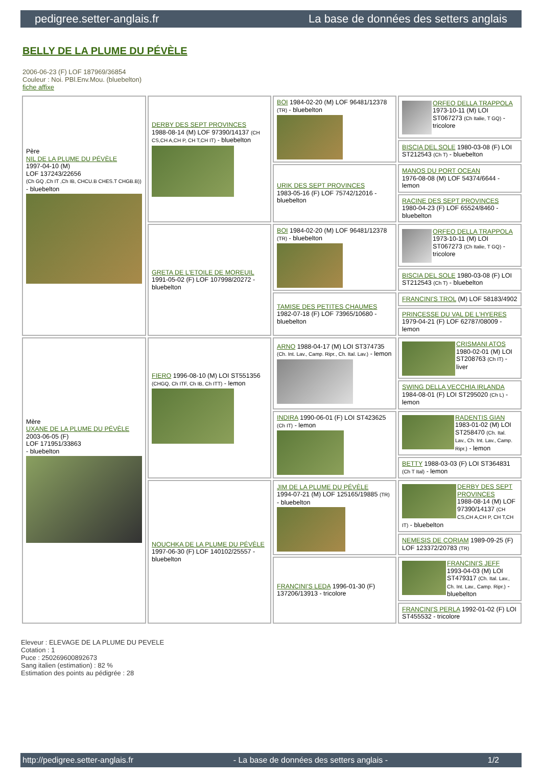pedigree.setter-anglais.fr La base de données des setters anglais
BELLY DE LA PLUME DU PÉVÈLE
2006-06-23 (F) LOF 187969/36854
Couleur : Noi. PBl.Env.Mou. (bluebelton)
fiche affixe
| Père NIL DE LA PLUME DU PÉVÈLE 1997-04-10 (M) LOF 137243/22656 (Ch GQ ,Ch IT ,Ch IB, CHCU.B CHES.T CHGB.B)) - bluebelton | DERBY DES SEPT PROVINCES 1988-08-14 (M) LOF 97390/14137 (CH CS,CH A,CH P, CH T,CH IT) - bluebelton | BOI 1984-02-20 (M) LOF 96481/12378 (TR) - bluebelton | ORFEO DELLA TRAPPOLA 1973-10-11 (M) LOI ST067273 (Ch Italie, T GQ) - tricolore |
| | | | BISCIA DEL SOLE 1980-03-08 (F) LOI ST212543 (Ch T) - bluebelton |
| | | URIK DES SEPT PROVINCES 1983-05-16 (F) LOF 75742/12016 - bluebelton | MANOS DU PORT OCEAN 1976-08-08 (M) LOF 54374/6644 - lemon |
| | | | RACINE DES SEPT PROVINCES 1980-04-23 (F) LOF 65524/8460 - bluebelton |
| | GRETA DE L'ETOILE DE MOREUIL 1991-05-02 (F) LOF 107998/20272 - bluebelton | BOI 1984-02-20 (M) LOF 96481/12378 (TR) - bluebelton | ORFEO DELLA TRAPPOLA 1973-10-11 (M) LOI ST067273 (Ch Italie, T GQ) - tricolore |
| | | | BISCIA DEL SOLE 1980-03-08 (F) LOI ST212543 (Ch T) - bluebelton |
| | | TAMISE DES PETITES CHAUMES 1982-07-18 (F) LOF 73965/10680 - bluebelton | FRANCINI'S TROL (M) LOF 58183/4902 |
| | | | PRINCESSE DU VAL DE L'HYERES 1979-04-21 (F) LOF 62787/08009 - lemon |
| Mère UXANE DE LA PLUME DU PÉVÈLE 2003-06-05 (F) LOF 171951/33863 - bluebelton | FIERO 1996-08-10 (M) LOI ST551356 (CHGQ, Ch ITF, Ch IB, Ch ITT) - lemon | ARNO 1988-04-17 (M) LOI ST374735 (Ch. Int. Lav., Camp. Ripr., Ch. Ital. Lav.) - lemon | CRISMANI ATOS 1980-02-01 (M) LOI ST208763 (Ch IT) - liver |
| | | | SWING DELLA VECCHIA IRLANDA 1984-08-01 (F) LOI ST295020 (Ch L) - lemon |
| | | INDIRA 1990-06-01 (F) LOI ST423625 (Ch IT) - lemon | RADENTIS GIAN 1983-01-02 (M) LOI ST258470 (Ch. Ital. Lav., Ch. Int. Lav., Camp. Ripr.) - lemon |
| | | | BETTY 1988-03-03 (F) LOI ST364831 (Ch T Ital) - lemon |
| | NOUCHKA DE LA PLUME DU PÉVÈLE 1997-06-30 (F) LOF 140102/25557 - bluebelton | JIM DE LA PLUME DU PÉVÈLE 1994-07-21 (M) LOF 125165/19885 (TR) - bluebelton | DERBY DES SEPT PROVINCES 1988-08-14 (M) LOF 97390/14137 (CH CS,CH A,CH P, CH T,CH IT) - bluebelton |
| | | | NEMESIS DE CORIAM 1989-09-25 (F) LOF 123372/20783 (TR) |
| | | FRANCINI'S LEDA 1996-01-30 (F) 137206/13913 - tricolore | FRANCINI'S JEFF 1993-04-03 (M) LOI ST479317 (Ch. Ital. Lav., Ch. Int. Lav., Camp. Ripr.) - bluebelton |
| | | | FRANCINI'S PERLA 1992-01-02 (F) LOI ST455532 - tricolore |
Eleveur : ELEVAGE DE LA PLUME DU PEVELE
Cotation : 1
Puce : 250269600892673
Sang italien (estimation) : 82 %
Estimation des points au pédigrée : 28
http://pedigree.setter-anglais.fr - La base de données des setters anglais - 1/2